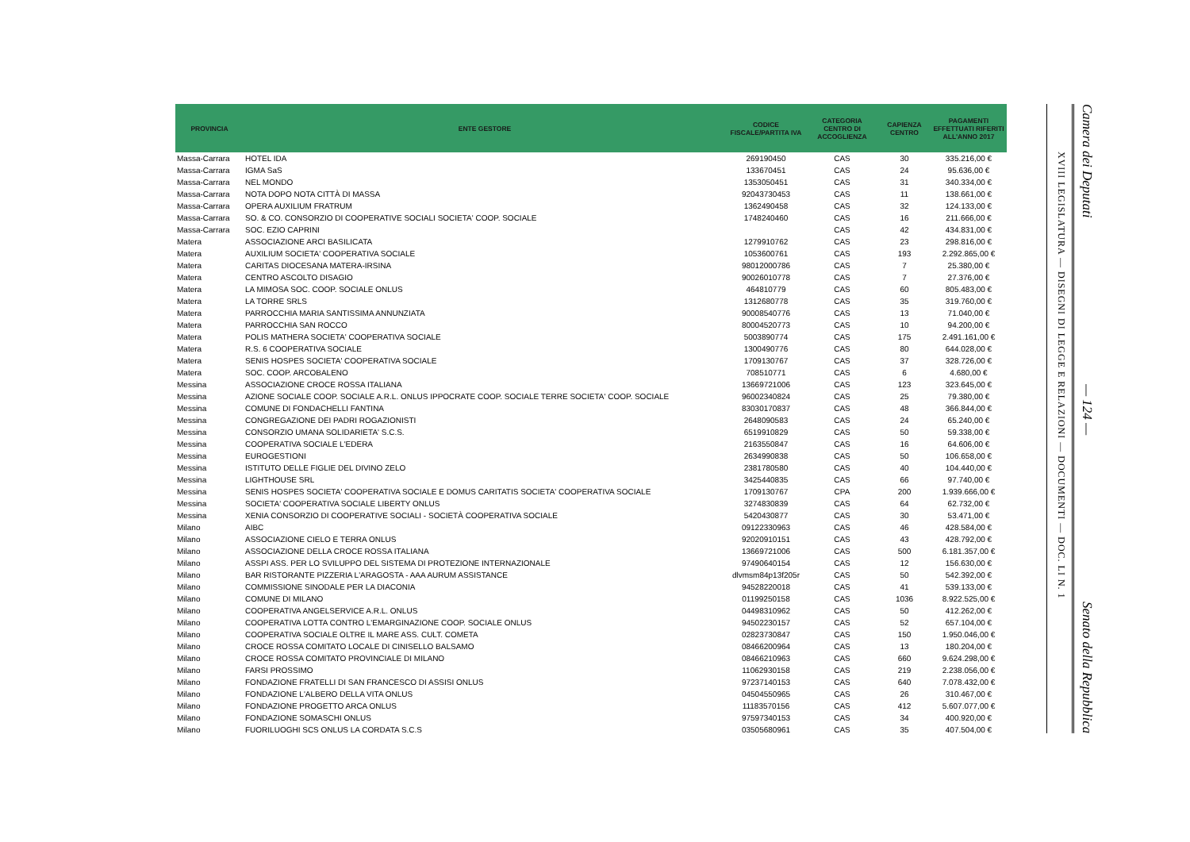| PROVINCIA | ENTE GESTORE | CODICE FISCALE/PARTITA IVA | CATEGORIA CENTRO DI ACCOGLIENZA | CAPIENZA CENTRO | PAGAMENTI EFFETTUATI RIFERITI ALL'ANNO 2017 |
| --- | --- | --- | --- | --- | --- |
| Massa-Carrara | HOTEL IDA | 269190450 | CAS | 30 | 335.216,00 € |
| Massa-Carrara | IGMA SaS | 133670451 | CAS | 24 | 95.636,00 € |
| Massa-Carrara | NEL MONDO | 1353050451 | CAS | 31 | 340.334,00 € |
| Massa-Carrara | NOTA DOPO NOTA CITTÀ DI MASSA | 92043730453 | CAS | 11 | 138.661,00 € |
| Massa-Carrara | OPERA AUXILIUM FRATRUM | 1362490458 | CAS | 32 | 124.133,00 € |
| Massa-Carrara | SO. & CO. CONSORZIO DI COOPERATIVE SOCIALI SOCIETA' COOP. SOCIALE | 1748240460 | CAS | 16 | 211.666,00 € |
| Massa-Carrara | SOC. EZIO CAPRINI | | CAS | 42 | 434.831,00 € |
| Matera | ASSOCIAZIONE ARCI BASILICATA | 1279910762 | CAS | 23 | 298.816,00 € |
| Matera | AUXILIUM SOCIETA' COOPERATIVA SOCIALE | 1053600761 | CAS | 193 | 2.292.865,00 € |
| Matera | CARITAS DIOCESANA MATERA-IRSINA | 98012000786 | CAS | 7 | 25.380,00 € |
| Matera | CENTRO ASCOLTO DISAGIO | 90026010778 | CAS | 7 | 27.376,00 € |
| Matera | LA MIMOSA SOC. COOP. SOCIALE ONLUS | 464810779 | CAS | 60 | 805.483,00 € |
| Matera | LA TORRE SRLS | 1312680778 | CAS | 35 | 319.760,00 € |
| Matera | PARROCCHIA MARIA SANTISSIMA ANNUNZIATA | 90008540776 | CAS | 13 | 71.040,00 € |
| Matera | PARROCCHIA SAN ROCCO | 80004520773 | CAS | 10 | 94.200,00 € |
| Matera | POLIS MATHERA SOCIETA' COOPERATIVA SOCIALE | 5003890774 | CAS | 175 | 2.491.161,00 € |
| Matera | R.S. 6 COOPERATIVA SOCIALE | 1300490776 | CAS | 80 | 644.028,00 € |
| Matera | SENIS HOSPES SOCIETA' COOPERATIVA SOCIALE | 1709130767 | CAS | 37 | 328.726,00 € |
| Matera | SOC. COOP. ARCOBALENO | 708510771 | CAS | 6 | 4.680,00 € |
| Messina | ASSOCIAZIONE CROCE ROSSA ITALIANA | 13669721006 | CAS | 123 | 323.645,00 € |
| Messina | AZIONE SOCIALE COOP. SOCIALE A.R.L. ONLUS IPPOCRATE COOP. SOCIALE TERRE SOCIETA' COOP. SOCIALE | 96002340824 | CAS | 25 | 79.380,00 € |
| Messina | COMUNE DI FONDACHELLI FANTINA | 83030170837 | CAS | 48 | 366.844,00 € |
| Messina | CONGREGAZIONE DEI PADRI ROGAZIONISTI | 2648090583 | CAS | 24 | 65.240,00 € |
| Messina | CONSORZIO UMANA SOLIDARIETA' S.C.S. | 6519910829 | CAS | 50 | 59.338,00 € |
| Messina | COOPERATIVA SOCIALE L'EDERA | 2163550847 | CAS | 16 | 64.606,00 € |
| Messina | EUROGESTIONI | 2634990838 | CAS | 50 | 106.658,00 € |
| Messina | ISTITUTO DELLE FIGLIE DEL DIVINO ZELO | 2381780580 | CAS | 40 | 104.440,00 € |
| Messina | LIGHTHOUSE SRL | 3425440835 | CAS | 66 | 97.740,00 € |
| Messina | SENIS HOSPES SOCIETA' COOPERATIVA SOCIALE E DOMUS CARITATIS SOCIETA' COOPERATIVA SOCIALE | 1709130767 | CPA | 200 | 1.939.666,00 € |
| Messina | SOCIETA' COOPERATIVA SOCIALE LIBERTY ONLUS | 3274830839 | CAS | 64 | 62.732,00 € |
| Messina | XENIA CONSORZIO DI COOPERATIVE SOCIALI - SOCIETÀ COOPERATIVA SOCIALE | 5420430877 | CAS | 30 | 53.471,00 € |
| Milano | AIBC | 09122330963 | CAS | 46 | 428.584,00 € |
| Milano | ASSOCIAZIONE CIELO E TERRA ONLUS | 92020910151 | CAS | 43 | 428.792,00 € |
| Milano | ASSOCIAZIONE DELLA CROCE ROSSA ITALIANA | 13669721006 | CAS | 500 | 6.181.357,00 € |
| Milano | ASSPI ASS. PER LO SVILUPPO DEL SISTEMA DI PROTEZIONE INTERNAZIONALE | 97490640154 | CAS | 12 | 156.630,00 € |
| Milano | BAR RISTORANTE PIZZERIA L'ARAGOSTA - AAA AURUM ASSISTANCE | dlvmsm84p13f205r | CAS | 50 | 542.392,00 € |
| Milano | COMMISSIONE SINODALE PER LA DIACONIA | 94528220018 | CAS | 41 | 539.133,00 € |
| Milano | COMUNE DI MILANO | 01199250158 | CAS | 1036 | 8.922.525,00 € |
| Milano | COOPERATIVA ANGELSERVICE A.R.L. ONLUS | 04498310962 | CAS | 50 | 412.262,00 € |
| Milano | COOPERATIVA LOTTA CONTRO L'EMARGINAZIONE COOP. SOCIALE ONLUS | 94502230157 | CAS | 52 | 657.104,00 € |
| Milano | COOPERATIVA SOCIALE OLTRE IL MARE ASS. CULT. COMETA | 02823730847 | CAS | 150 | 1.950.046,00 € |
| Milano | CROCE ROSSA COMITATO LOCALE DI CINISELLO BALSAMO | 08466200964 | CAS | 13 | 180.204,00 € |
| Milano | CROCE ROSSA COMITATO PROVINCIALE DI MILANO | 08466210963 | CAS | 660 | 9.624.298,00 € |
| Milano | FARSI PROSSIMO | 11062930158 | CAS | 219 | 2.238.056,00 € |
| Milano | FONDAZIONE FRATELLI DI SAN FRANCESCO DI ASSISI ONLUS | 97237140153 | CAS | 640 | 7.078.432,00 € |
| Milano | FONDAZIONE L'ALBERO DELLA VITA ONLUS | 04504550965 | CAS | 26 | 310.467,00 € |
| Milano | FONDAZIONE PROGETTO ARCA ONLUS | 11183570156 | CAS | 412 | 5.607.077,00 € |
| Milano | FONDAZIONE SOMASCHI ONLUS | 97597340153 | CAS | 34 | 400.920,00 € |
| Milano | FUORILUOGHI SCS ONLUS LA CORDATA S.C.S | 03505680961 | CAS | 35 | 407.504,00 € |
XVIII LEGISLATURA — DISEGNI DI LEGGE E RELAZIONI — DOCUMENTI — DOC. LI N. 1
Camera dei Deputati — 124 — Senato della Repubblica